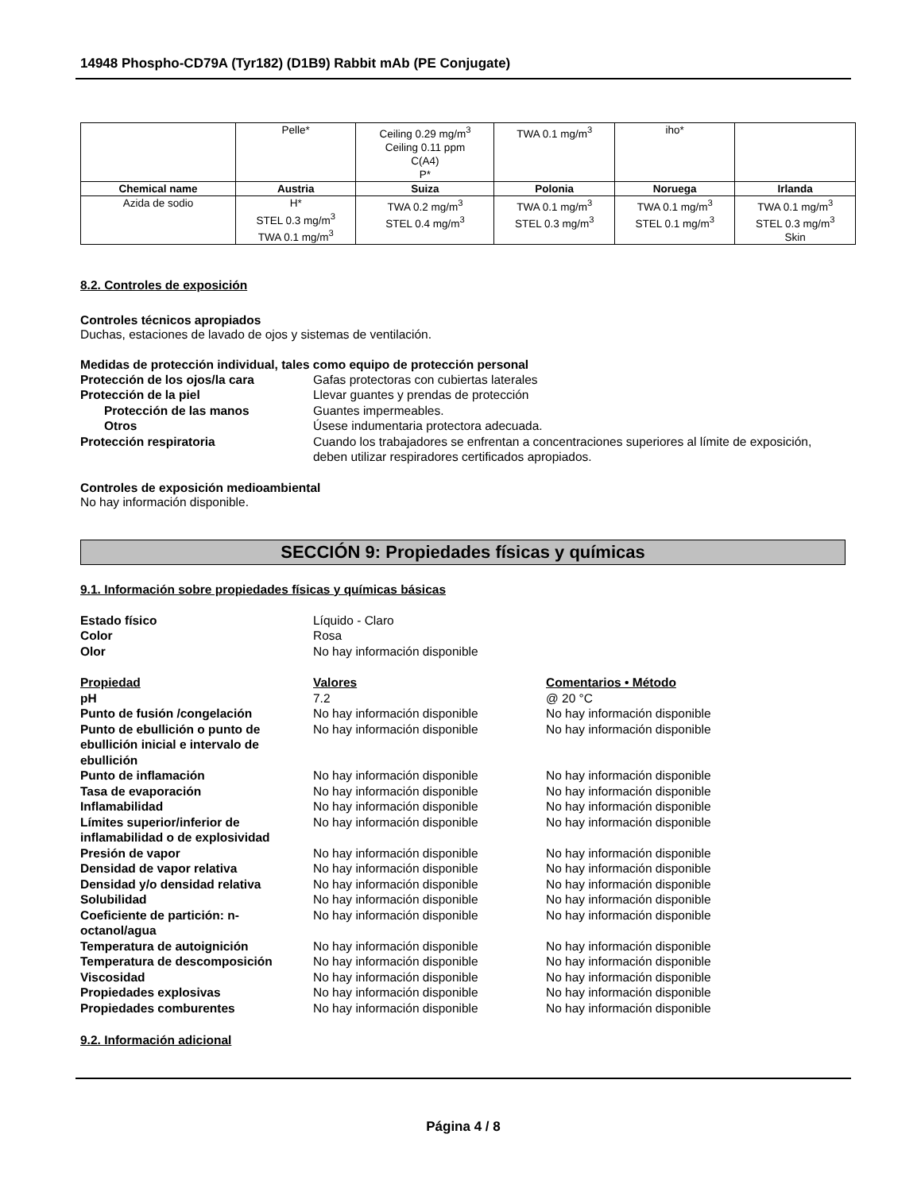14948 Phospho-CD79A (Tyr182) (D1B9) Rabbit mAb (PE Conjugate)
| | Pelle* | Ceiling 0.29 mg/m<sup>3</sup> Ceiling 0.11 ppm C(A4) P* | TWA 0.1 mg/m<sup>3</sup> | iho* | |
| Chemical name | Austria | Suiza | Polonia | Noruega | Irlanda |
| Azida de sodio | H* STEL 0.3 mg/m<sup>3</sup> TWA 0.1 mg/m<sup>3</sup> | TWA 0.2 mg/m<sup>3</sup> STEL 0.4 mg/m<sup>3</sup> | TWA 0.1 mg/m<sup>3</sup> STEL 0.3 mg/m<sup>3</sup> | TWA 0.1 mg/m<sup>3</sup> STEL 0.1 mg/m<sup>3</sup> | TWA 0.1 mg/m<sup>3</sup> STEL 0.3 mg/m<sup>3</sup> Skin |
8.2. Controles de exposición
Controles técnicos apropiados
Duchas, estaciones de lavado de ojos y sistemas de ventilación.
Medidas de protección individual, tales como equipo de protección personal
Protección de los ojos/la cara Gafas protectoras con cubiertas laterales
Protección de la piel Llevar guantes y prendas de protección
Protección de las manos Guantes impermeables.
Otros Úsese indumentaria protectora adecuada.
Protección respiratoria Cuando los trabajadores se enfrentan a concentraciones superiores al límite de exposición, deben utilizar respiradores certificados apropiados.
Controles de exposición medioambiental
No hay información disponible.
SECCIÓN 9: Propiedades físicas y químicas
9.1. Información sobre propiedades físicas y químicas básicas
Estado físico Líquido - Claro
Color Rosa
Olor No hay información disponible
Propiedad Valores Comentarios • Método
pH 7.2 @ 20 °C
Punto de fusión /congelación No hay información disponible No hay información disponible
Punto de ebullición o punto de ebullición inicial e intervalo de ebullición
No hay información disponible No hay información disponible
Punto de inflamación No hay información disponible No hay información disponible
Tasa de evaporación No hay información disponible No hay información disponible
Inflamabilidad No hay información disponible No hay información disponible
Límites superior/inferior de inflamabilidad o de explosividad
No hay información disponible No hay información disponible
Presión de vapor No hay información disponible No hay información disponible
Densidad de vapor relativa No hay información disponible No hay información disponible
Densidad y/o densidad relativa No hay información disponible No hay información disponible
Solubilidad No hay información disponible No hay información disponible
Coeficiente de partición: n-octanol/agua
No hay información disponible No hay información disponible
Temperatura de autoignición No hay información disponible No hay información disponible
Temperatura de descomposición No hay información disponible No hay información disponible
Viscosidad No hay información disponible No hay información disponible
Propiedades explosivas No hay información disponible No hay información disponible
Propiedades comburentes No hay información disponible No hay información disponible
9.2. Información adicional
Página 4 / 8